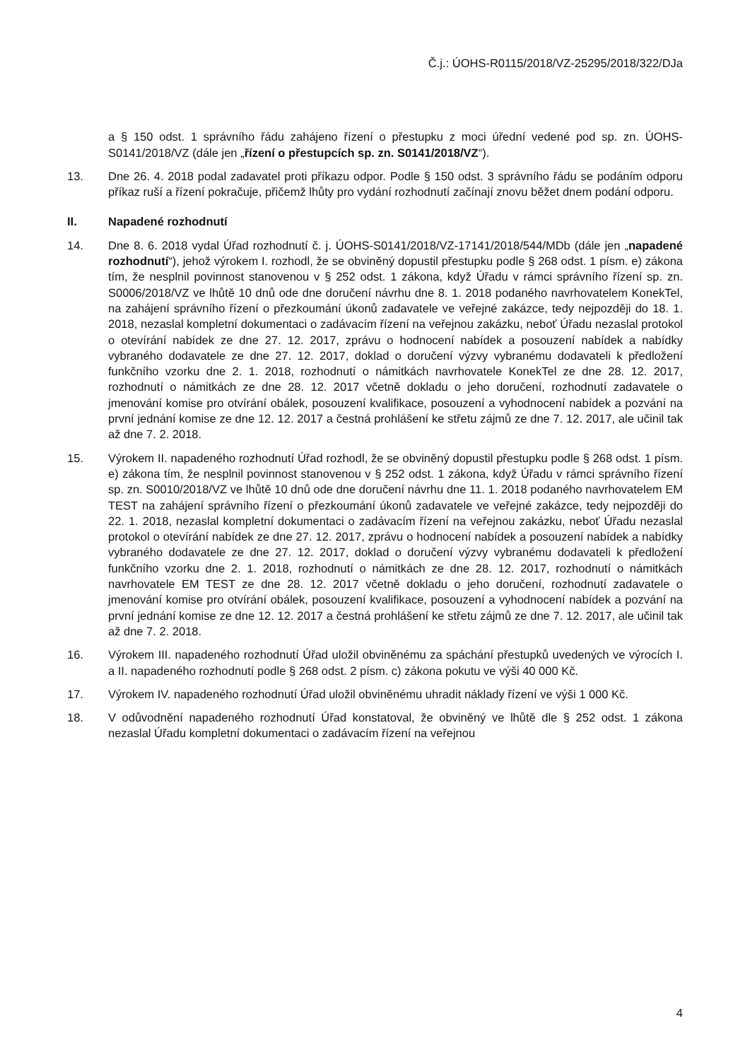Č.j.: ÚOHS-R0115/2018/VZ-25295/2018/322/DJa
a § 150 odst. 1 správního řádu zahájeno řízení o přestupku z moci úřední vedené pod sp. zn. ÚOHS-S0141/2018/VZ (dále jen „řízení o přestupcích sp. zn. S0141/2018/VZ“).
13. Dne 26. 4. 2018 podal zadavatel proti příkazu odpor. Podle § 150 odst. 3 správního řádu se podáním odporu příkaz ruší a řízení pokračuje, přičemž lhůty pro vydání rozhodnutí začínají znovu běžet dnem podání odporu.
II. Napadené rozhodnutí
14. Dne 8. 6. 2018 vydal Úřad rozhodnutí č. j. ÚOHS-S0141/2018/VZ-17141/2018/544/MDb (dále jen „napadené rozhodnutí“), jehož výrokem I. rozhodl, že se obviněný dopustil přestupku podle § 268 odst. 1 písm. e) zákona tím, že nesplnil povinnost stanovenou v § 252 odst. 1 zákona, když Úřadu v rámci správního řízení sp. zn. S0006/2018/VZ ve lhůtě 10 dnů ode dne doručení návrhu dne 8. 1. 2018 podaného navrhovatelem KonekTel, na zahájení správního řízení o přezkoumání úkonů zadavatele ve veřejné zakázce, tedy nejpozději do 18. 1. 2018, nezaslal kompletní dokumentaci o zadávacím řízení na veřejnou zakázku, neboť Úřadu nezaslal protokol o otevírání nabídek ze dne 27. 12. 2017, zprávu o hodnocení nabídek a posouzení nabídek a nabídky vybraného dodavatele ze dne 27. 12. 2017, doklad o doručení výzvy vybranému dodavateli k předložení funkčního vzorku dne 2. 1. 2018, rozhodnutí o námitkách navrhovatele KonekTel ze dne 28. 12. 2017, rozhodnutí o námitkách ze dne 28. 12. 2017 včetně dokladu o jeho doručení, rozhodnutí zadavatele o jmenování komise pro otvírání obálek, posouzení kvalifikace, posouzení a vyhodnocení nabídek a pozvání na první jednání komise ze dne 12. 12. 2017 a čestná prohlášení ke střetu zájmů ze dne 7. 12. 2017, ale učinil tak až dne 7. 2. 2018.
15. Výrokem II. napadeného rozhodnutí Úřad rozhodl, že se obviněný dopustil přestupku podle § 268 odst. 1 písm. e) zákona tím, že nesplnil povinnost stanovenou v § 252 odst. 1 zákona, když Úřadu v rámci správního řízení sp. zn. S0010/2018/VZ ve lhůtě 10 dnů ode dne doručení návrhu dne 11. 1. 2018 podaného navrhovatelem EM TEST na zahájení správního řízení o přezkoumání úkonů zadavatele ve veřejné zakázce, tedy nejpozději do 22. 1. 2018, nezaslal kompletní dokumentaci o zadávacím řízení na veřejnou zakázku, neboť Úřadu nezaslal protokol o otevírání nabídek ze dne 27. 12. 2017, zprávu o hodnocení nabídek a posouzení nabídek a nabídky vybraného dodavatele ze dne 27. 12. 2017, doklad o doručení výzvy vybranému dodavateli k předložení funkčního vzorku dne 2. 1. 2018, rozhodnutí o námitkách ze dne 28. 12. 2017, rozhodnutí o námitkách navrhovatele EM TEST ze dne 28. 12. 2017 včetně dokladu o jeho doručení, rozhodnutí zadavatele o jmenování komise pro otvírání obálek, posouzení kvalifikace, posouzení a vyhodnocení nabídek a pozvání na první jednání komise ze dne 12. 12. 2017 a čestná prohlášení ke střetu zájmů ze dne 7. 12. 2017, ale učinil tak až dne 7. 2. 2018.
16. Výrokem III. napadeného rozhodnutí Úřad uložil obviněnému za spáchání přestupků uvedených ve výrocích I. a II. napadeného rozhodnutí podle § 268 odst. 2 písm. c) zákona pokutu ve výši 40 000 Kč.
17. Výrokem IV. napadeného rozhodnutí Úřad uložil obviněnému uhradit náklady řízení ve výši 1 000 Kč.
18. V odůvodnění napadeného rozhodnutí Úřad konstatoval, že obviněný ve lhůtě dle § 252 odst. 1 zákona nezaslal Úřadu kompletní dokumentaci o zadávacím řízení na veřejnou
4